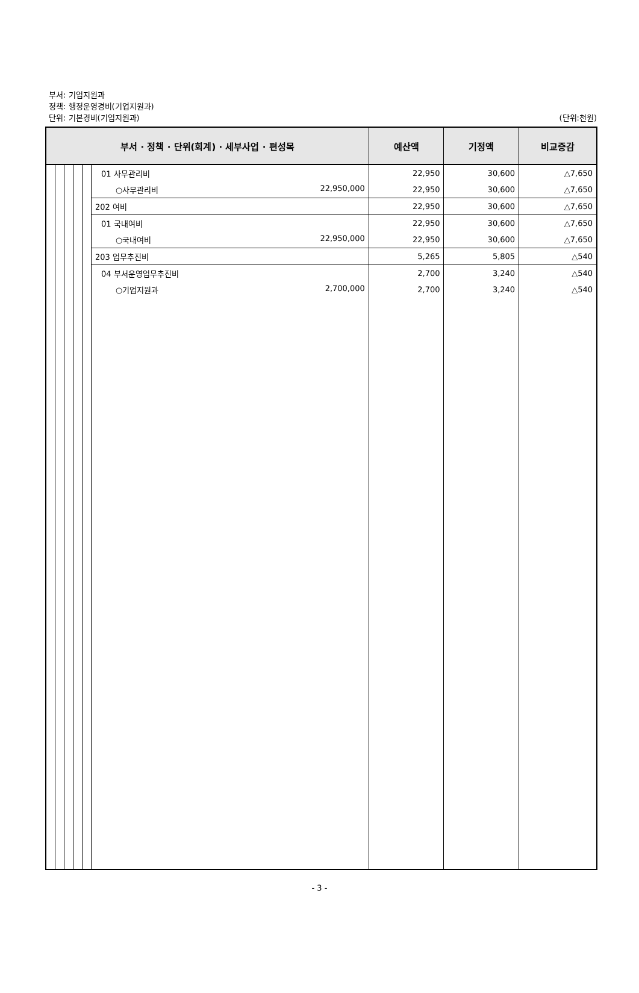부서: 기업지원과
정책: 행정운영경비(기업지원과)
단위: 기본경비(기업지원과)
(단위:천원)
| 부서 · 정책 · 단위(회계) · 세부사업 · 편성목 | | | | | | 예산액 | 기정액 | 비교증감 |
| --- | --- | --- | --- | --- | --- | --- | --- | --- |
| | | | | | 01 사무관리비 | 22,950 | 30,600 | △7,650 |
| | | | | | ○사무관리비 22,950,000 | 22,950 | 30,600 | △7,650 |
| | | | | | 202 여비 | 22,950 | 30,600 | △7,650 |
| | | | | | 01 국내여비 | 22,950 | 30,600 | △7,650 |
| | | | | | ○국내여비 22,950,000 | 22,950 | 30,600 | △7,650 |
| | | | | | 203 업무추진비 | 5,265 | 5,805 | △540 |
| | | | | | 04 부서운영업무추진비 | 2,700 | 3,240 | △540 |
| | | | | | ○기업지원과 2,700,000 | 2,700 | 3,240 | △540 |
- 3 -